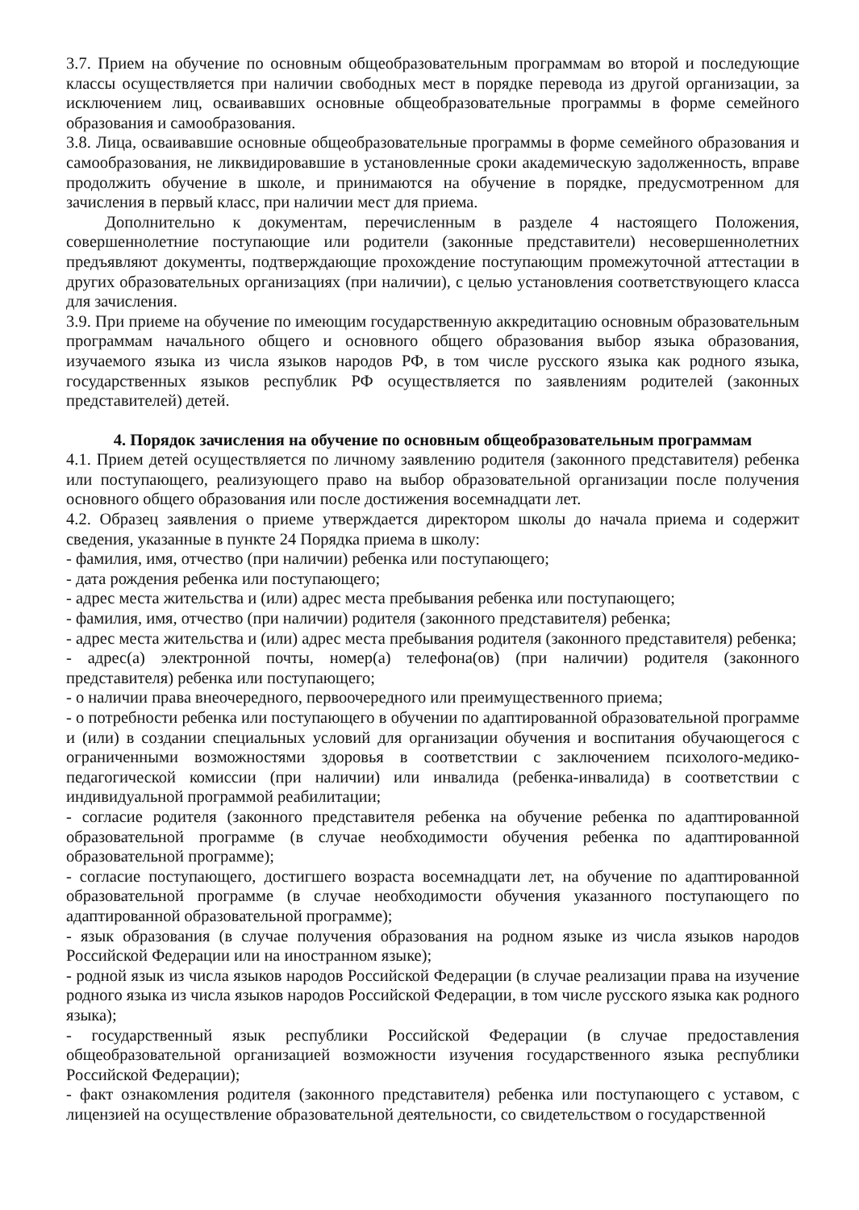3.7. Прием на обучение по основным общеобразовательным программам во второй и последующие классы осуществляется при наличии свободных мест в порядке перевода из другой организации, за исключением лиц, осваивавших основные общеобразовательные программы в форме семейного образования и самообразования.
3.8. Лица, осваивавшие основные общеобразовательные программы в форме семейного образования и самообразования, не ликвидировавшие в установленные сроки академическую задолженность, вправе продолжить обучение в школе, и принимаются на обучение в порядке, предусмотренном для зачисления в первый класс, при наличии мест для приема.
Дополнительно к документам, перечисленным в разделе 4 настоящего Положения, совершеннолетние поступающие или родители (законные представители) несовершеннолетних предъявляют документы, подтверждающие прохождение поступающим промежуточной аттестации в других образовательных организациях (при наличии), с целью установления соответствующего класса для зачисления.
3.9. При приеме на обучение по имеющим государственную аккредитацию основным образовательным программам начального общего и основного общего образования выбор языка образования, изучаемого языка из числа языков народов РФ, в том числе русского языка как родного языка, государственных языков республик РФ осуществляется по заявлениям родителей (законных представителей) детей.
4. Порядок зачисления на обучение по основным общеобразовательным программам
4.1. Прием детей осуществляется по личному заявлению родителя (законного представителя) ребенка или поступающего, реализующего право на выбор образовательной организации после получения основного общего образования или после достижения восемнадцати лет.
4.2. Образец заявления о приеме утверждается директором школы до начала приема и содержит сведения, указанные в пункте 24 Порядка приема в школу:
- фамилия, имя, отчество (при наличии) ребенка или поступающего;
- дата рождения ребенка или поступающего;
- адрес места жительства и (или) адрес места пребывания ребенка или поступающего;
- фамилия, имя, отчество (при наличии) родителя (законного представителя) ребенка;
- адрес места жительства и (или) адрес места пребывания родителя (законного представителя) ребенка;
- адрес(а) электронной почты, номер(а) телефона(ов) (при наличии) родителя (законного представителя) ребенка или поступающего;
- о наличии права внеочередного, первоочередного или преимущественного приема;
- о потребности ребенка или поступающего в обучении по адаптированной образовательной программе и (или) в создании специальных условий для организации обучения и воспитания обучающегося с ограниченными возможностями здоровья в соответствии с заключением психолого-медико-педагогической комиссии (при наличии) или инвалида (ребенка-инвалида) в соответствии с индивидуальной программой реабилитации;
- согласие родителя (законного представителя ребенка на обучение ребенка по адаптированной образовательной программе (в случае необходимости обучения ребенка по адаптированной образовательной программе);
- согласие поступающего, достигшего возраста восемнадцати лет, на обучение по адаптированной образовательной программе (в случае необходимости обучения указанного поступающего по адаптированной образовательной программе);
- язык образования (в случае получения образования на родном языке из числа языков народов Российской Федерации или на иностранном языке);
- родной язык из числа языков народов Российской Федерации (в случае реализации права на изучение родного языка из числа языков народов Российской Федерации, в том числе русского языка как родного языка);
- государственный язык республики Российской Федерации (в случае предоставления общеобразовательной организацией возможности изучения государственного языка республики Российской Федерации);
- факт ознакомления родителя (законного представителя) ребенка или поступающего с уставом, с лицензией на осуществление образовательной деятельности, со свидетельством о государственной